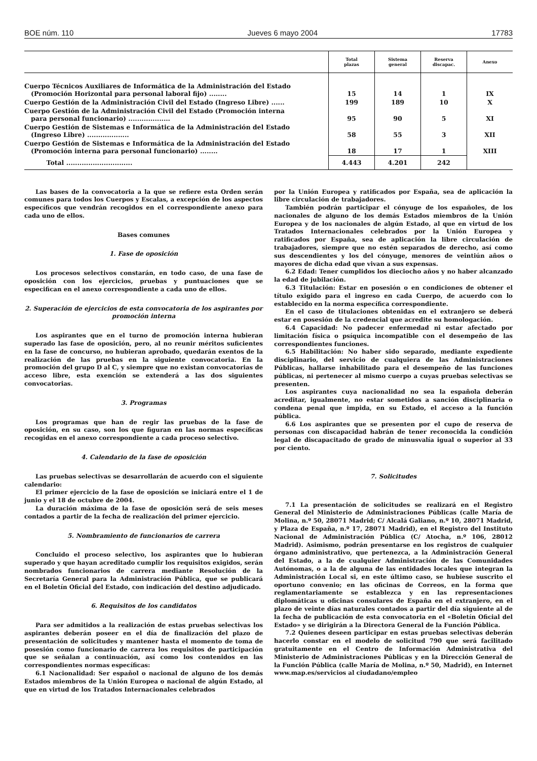BOE núm. 110 Jueves 6 mayo 2004 17783
| | Total plazas | Sistema general | Reserva discapac. | Anexo |
| --- | --- | --- | --- | --- |
| Cuerpo Técnicos Auxiliares de Informática de la Administración del Estado (Promoción Horizontal para personal laboral fijo) ........ | 15 | 14 | 1 | IX |
| Cuerpo Gestión de la Administración Civil del Estado (Ingreso Libre) ...... | 199 | 189 | 10 | X |
| Cuerpo Gestión de la Administración Civil del Estado (Promoción interna para personal funcionario) ................... | 95 | 90 | 5 | XI |
| Cuerpo Gestión de Sistemas e Informática de la Administración del Estado (Ingreso Libre) ................... | 58 | 55 | 3 | XII |
| Cuerpo Gestión de Sistemas e Informática de la Administración del Estado (Promoción interna para personal funcionario) ........ | 18 | 17 | 1 | XIII |
| Total .............................. | 4.443 | 4.201 | 242 | |
Las bases de la convocatoria a la que se refiere esta Orden serán comunes para todos los Cuerpos y Escalas, a excepción de los aspectos específicos que vendrán recogidos en el correspondiente anexo para cada uno de ellos.
Bases comunes
1. Fase de oposición
Los procesos selectivos constarán, en todo caso, de una fase de oposición con los ejercicios, pruebas y puntuaciones que se especifican en el anexo correspondiente a cada uno de ellos.
2. Superación de ejercicios de esta convocatoria de los aspirantes por promoción interna
Los aspirantes que en el turno de promoción interna hubieran superado las fase de oposición, pero, al no reunir méritos suficientes en la fase de concurso, no hubieran aprobado, quedarán exentos de la realización de las pruebas en la siguiente convocatoria. En la promoción del grupo D al C, y siempre que no existan convocatorias de acceso libre, esta exención se extenderá a las dos siguientes convocatorias.
3. Programas
Los programas que han de regir las pruebas de la fase de oposición, en su caso, son los que figuran en las normas específicas recogidas en el anexo correspondiente a cada proceso selectivo.
4. Calendario de la fase de oposición
Las pruebas selectivas se desarrollarán de acuerdo con el siguiente calendario:
El primer ejercicio de la fase de oposición se iniciará entre el 1 de junio y el 18 de octubre de 2004.
La duración máxima de la fase de oposición será de seis meses contados a partir de la fecha de realización del primer ejercicio.
5. Nombramiento de funcionarios de carrera
Concluido el proceso selectivo, los aspirantes que lo hubieran superado y que hayan acreditado cumplir los requisitos exigidos, serán nombrados funcionarios de carrera mediante Resolución de la Secretaría General para la Administración Pública, que se publicará en el Boletín Oficial del Estado, con indicación del destino adjudicado.
6. Requisitos de los candidatos
Para ser admitidos a la realización de estas pruebas selectivas los aspirantes deberán poseer en el día de finalización del plazo de presentación de solicitudes y mantener hasta el momento de toma de posesión como funcionario de carrera los requisitos de participación que se señalan a continuación, así como los contenidos en las correspondientes normas específicas:
6.1 Nacionalidad: Ser español o nacional de alguno de los demás Estados miembros de la Unión Europea o nacional de algún Estado, al que en virtud de los Tratados Internacionales celebrados
por la Unión Europea y ratificados por España, sea de aplicación la libre circulación de trabajadores.
También podrán participar el cónyuge de los españoles, de los nacionales de alguno de los demás Estados miembros de la Unión Europea y de los nacionales de algún Estado, al que en virtud de los Tratados Internacionales celebrados por la Unión Europea y ratificados por España, sea de aplicación la libre circulación de trabajadores, siempre que no estén separados de derecho, así como sus descendientes y los del cónyuge, menores de veintiún años o mayores de dicha edad que vivan a sus expensas.
6.2 Edad: Tener cumplidos los dieciocho años y no haber alcanzado la edad de jubilación.
6.3 Titulación: Estar en posesión o en condiciones de obtener el título exigido para el ingreso en cada Cuerpo, de acuerdo con lo establecido en la norma específica correspondiente.
En el caso de titulaciones obtenidas en el extranjero se deberá estar en posesión de la credencial que acredite su homologación.
6.4 Capacidad: No padecer enfermedad ni estar afectado por limitación física o psíquica incompatible con el desempeño de las correspondientes funciones.
6.5 Habilitación: No haber sido separado, mediante expediente disciplinario, del servicio de cualquiera de las Administraciones Públicas, hallarse inhabilitado para el desempeño de las funciones públicas, ni pertenecer al mismo cuerpo a cuyas pruebas selectivas se presenten.
Los aspirantes cuya nacionalidad no sea la española deberán acreditar, igualmente, no estar sometidos a sanción disciplinaria o condena penal que impida, en su Estado, el acceso a la función pública.
6.6 Los aspirantes que se presenten por el cupo de reserva de personas con discapacidad habrán de tener reconocida la condición legal de discapacitado de grado de minusvalía igual o superior al 33 por ciento.
7. Solicitudes
7.1 La presentación de solicitudes se realizará en el Registro General del Ministerio de Administraciones Públicas (calle María de Molina, n.º 50, 28071 Madrid; C/ Alcalá Galiano, n.º 10, 28071 Madrid, y Plaza de España, n.º 17, 28071 Madrid), en el Registro del Instituto Nacional de Administración Pública (C/ Atocha, n.º 106, 28012 Madrid). Asimismo, podrán presentarse en los registros de cualquier órgano administrativo, que pertenezca, a la Administración General del Estado, a la de cualquier Administración de las Comunidades Autónomas, o a la de alguna de las entidades locales que integran la Administración Local si, en este último caso, se hubiese suscrito el oportuno convenio; en las oficinas de Correos, en la forma que reglamentariamente se establezca y en las representaciones diplomáticas u oficinas consulares de España en el extranjero, en el plazo de veinte días naturales contados a partir del día siguiente al de la fecha de publicación de esta convocatoria en el «Boletín Oficial del Estado» y se dirigirán a la Directora General de la Función Pública.
7.2 Quienes deseen participar en estas pruebas selectivas deberán hacerlo constar en el modelo de solicitud 790 que será facilitado gratuitamente en el Centro de Información Administrativa del Ministerio de Administraciones Públicas y en la Dirección General de la Función Pública (calle María de Molina, n.º 50, Madrid), en Internet www.map.es/servicios al ciudadano/empleo